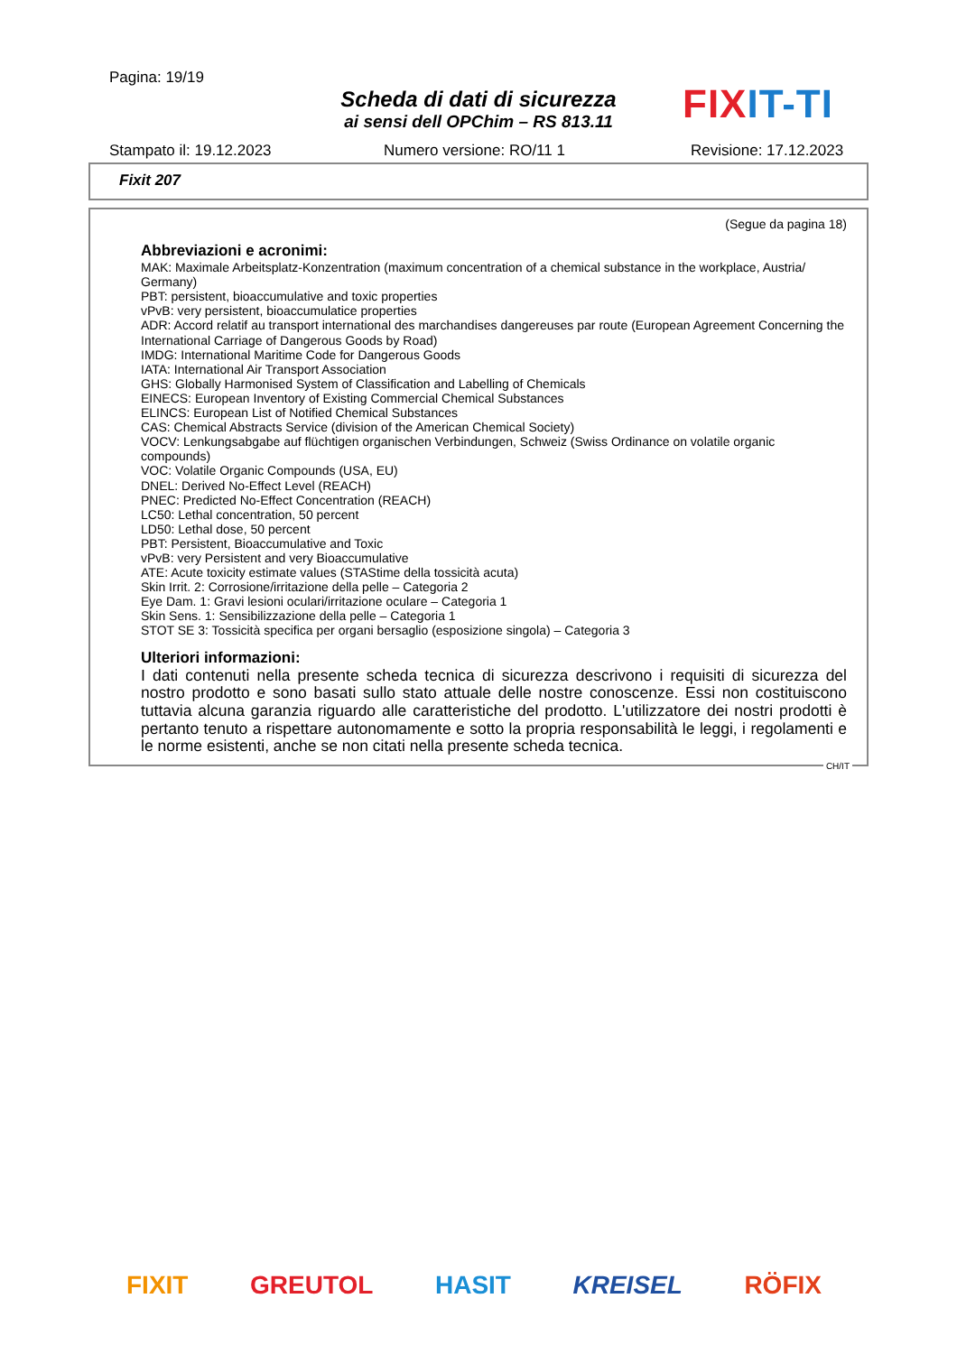Pagina: 19/19
Scheda di dati di sicurezza
ai sensi dell OPChim – RS 813.11
FIX IT-TI
Stampato il: 19.12.2023 Numero versione: RO/11 1 Revisione: 17.12.2023
Fixit 207
(Segue da pagina 18)
Abbreviazioni e acronimi:
MAK: Maximale Arbeitsplatz-Konzentration (maximum concentration of a chemical substance in the workplace, Austria/ Germany)
PBT: persistent, bioaccumulative and toxic properties
vPvB: very persistent, bioaccumulatice properties
ADR: Accord relatif au transport international des marchandises dangereuses par route (European Agreement Concerning the International Carriage of Dangerous Goods by Road)
IMDG: International Maritime Code for Dangerous Goods
IATA: International Air Transport Association
GHS: Globally Harmonised System of Classification and Labelling of Chemicals
EINECS: European Inventory of Existing Commercial Chemical Substances
ELINCS: European List of Notified Chemical Substances
CAS: Chemical Abstracts Service (division of the American Chemical Society)
VOCV: Lenkungsabgabe auf flüchtigen organischen Verbindungen, Schweiz (Swiss Ordinance on volatile organic compounds)
VOC: Volatile Organic Compounds (USA, EU)
DNEL: Derived No-Effect Level (REACH)
PNEC: Predicted No-Effect Concentration (REACH)
LC50: Lethal concentration, 50 percent
LD50: Lethal dose, 50 percent
PBT: Persistent, Bioaccumulative and Toxic
vPvB: very Persistent and very Bioaccumulative
ATE: Acute toxicity estimate values (STAStime della tossicità acuta)
Skin Irrit. 2: Corrosione/irritazione della pelle – Categoria 2
Eye Dam. 1: Gravi lesioni oculari/irritazione oculare – Categoria 1
Skin Sens. 1: Sensibilizzazione della pelle – Categoria 1
STOT SE 3: Tossicità specifica per organi bersaglio (esposizione singola) – Categoria 3
Ulteriori informazioni:
I dati contenuti nella presente scheda tecnica di sicurezza descrivono i requisiti di sicurezza del nostro prodotto e sono basati sullo stato attuale delle nostre conoscenze. Essi non costituiscono tuttavia alcuna garanzia riguardo alle caratteristiche del prodotto. L'utilizzatore dei nostri prodotti è pertanto tenuto a rispettare autonomamente e sotto la propria responsabilità le leggi, i regolamenti e le norme esistenti, anche se non citati nella presente scheda tecnica.
CH/IT
FIXIT GREUTOL HASIT KREISEL RÖFIX